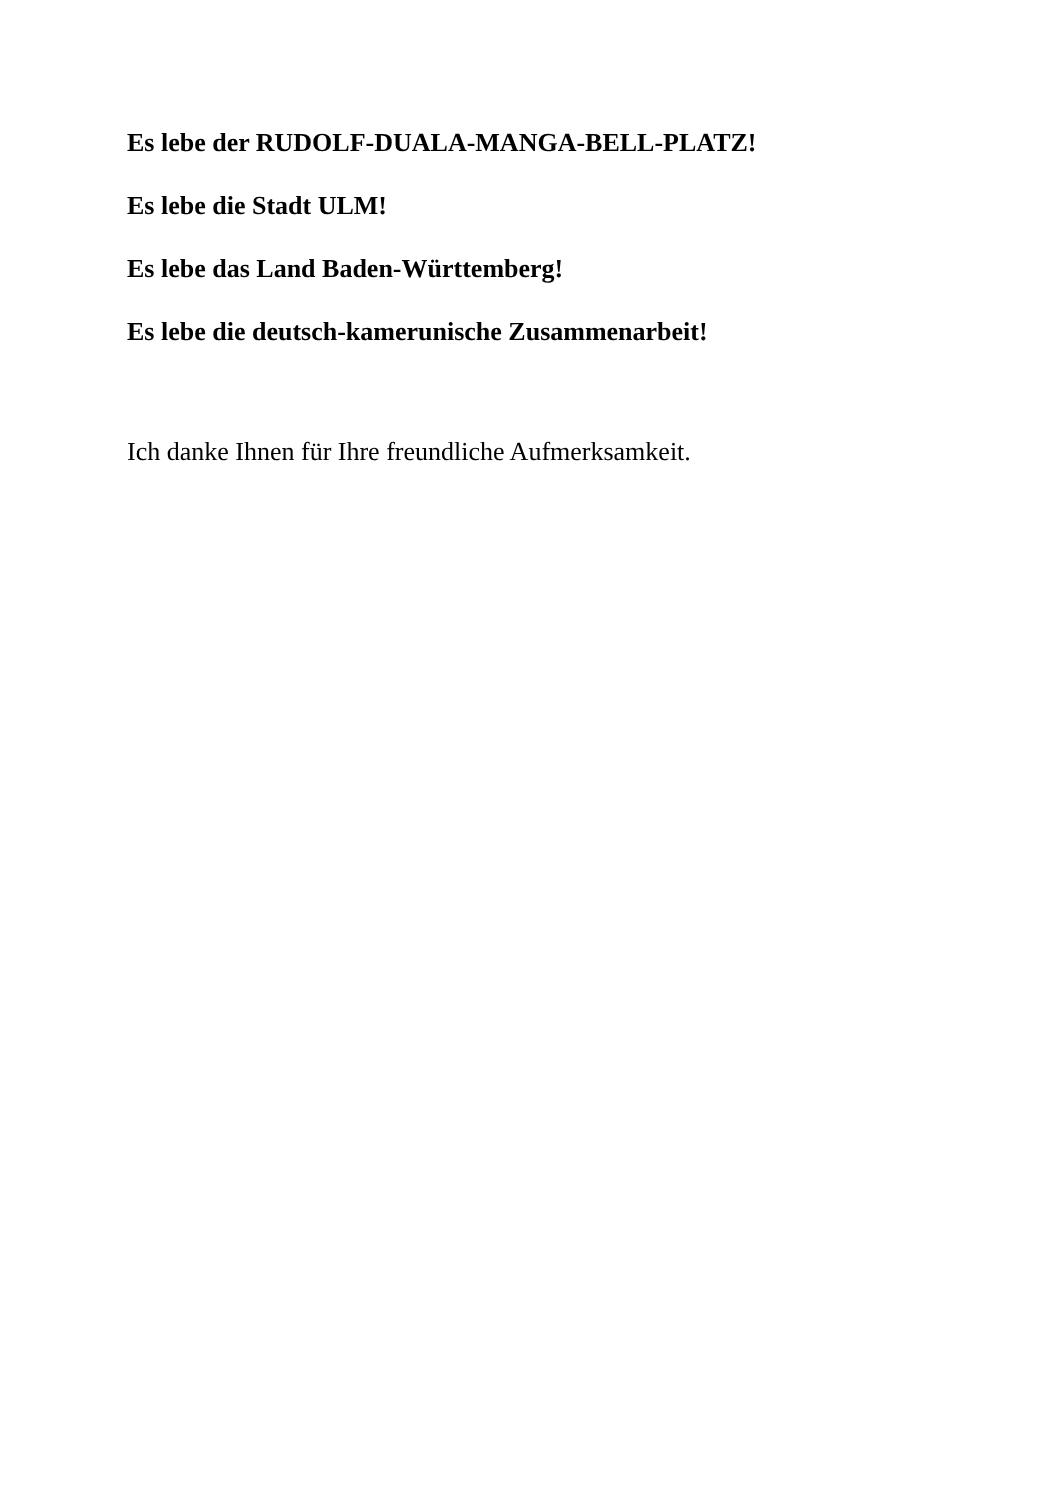Es lebe der RUDOLF-DUALA-MANGA-BELL-PLATZ!
Es lebe die Stadt ULM!
Es lebe das Land Baden-Württemberg!
Es lebe die deutsch-kamerunische Zusammenarbeit!
Ich danke Ihnen für Ihre freundliche Aufmerksamkeit.